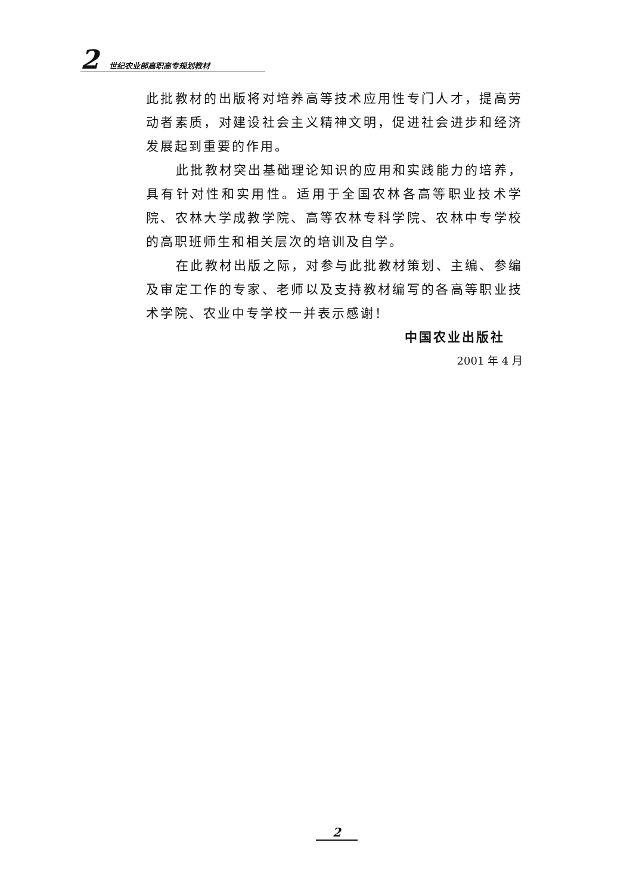2
世纪农业部高职高专规划教材
此批教材的出版将对培养高等技术应用性专门人才，提高劳动者素质，对建设社会主义精神文明，促进社会进步和经济发展起到重要的作用。
此批教材突出基础理论知识的应用和实践能力的培养，具有针对性和实用性。适用于全国农林各高等职业技术学院、农林大学成教学院、高等农林专科学院、农林中专学校的高职班师生和相关层次的培训及自学。
在此教材出版之际，对参与此批教材策划、主编、参编及审定工作的专家、老师以及支持教材编写的各高等职业技术学院、农业中专学校一并表示感谢！
中国农业出版社
2001 年 4 月
2